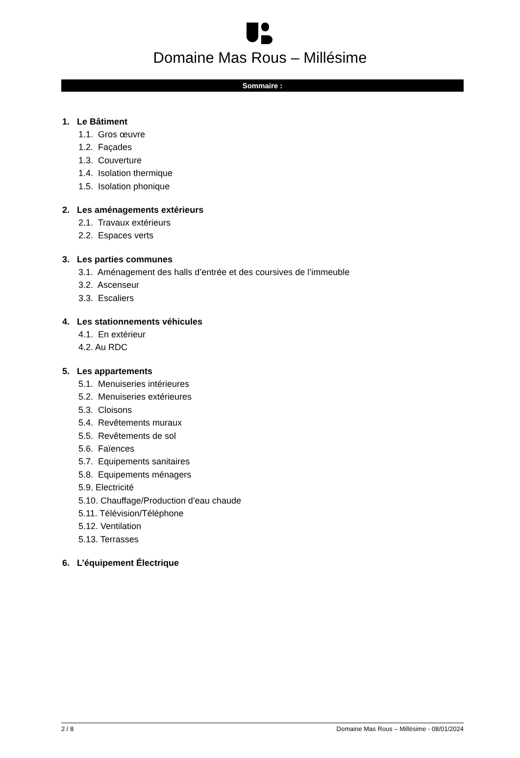Domaine Mas Rous – Millésime
Sommaire :
1. Le Bâtiment
1.1. Gros œuvre
1.2. Façades
1.3. Couverture
1.4. Isolation thermique
1.5. Isolation phonique
2. Les aménagements extérieurs
2.1. Travaux extérieurs
2.2. Espaces verts
3. Les parties communes
3.1. Aménagement des halls d’entrée et des coursives de l’immeuble
3.2. Ascenseur
3.3. Escaliers
4. Les stationnements véhicules
4.1. En extérieur
4.2. Au RDC
5. Les appartements
5.1. Menuiseries intérieures
5.2. Menuiseries extérieures
5.3. Cloisons
5.4. Revêtements muraux
5.5. Revêtements de sol
5.6. Faïences
5.7. Equipements sanitaires
5.8. Equipements ménagers
5.9. Electricité
5.10. Chauffage/Production d’eau chaude
5.11. Télévision/Téléphone
5.12. Ventilation
5.13. Terrasses
6. L’équipement Électrique
2 / 8 Domaine Mas Rous – Millésime - 08/01/2024